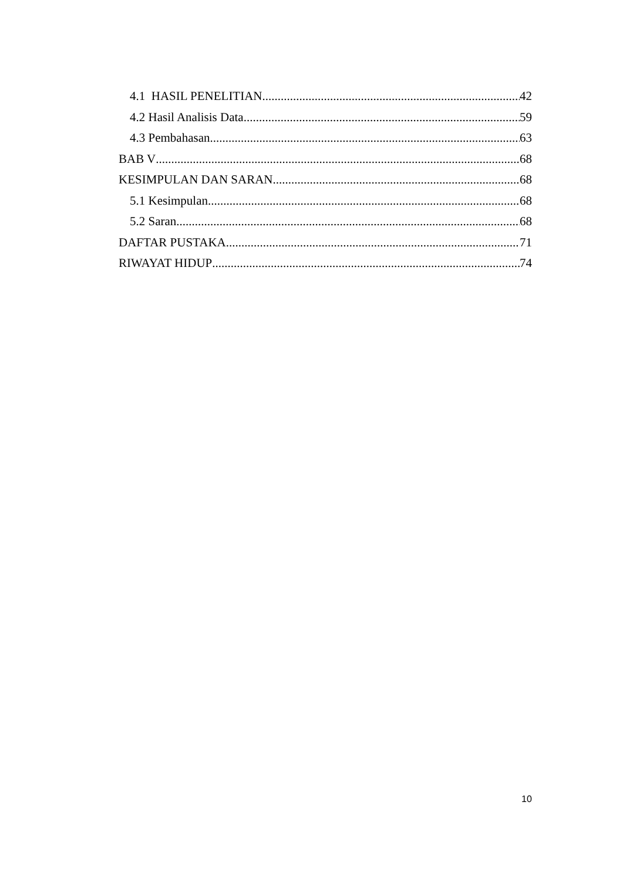4.1 HASIL PENELITIAN 42
4.2 Hasil Analisis Data 59
4.3 Pembahasan 63
BAB V 68
KESIMPULAN DAN SARAN 68
5.1 Kesimpulan 68
5.2 Saran 68
DAFTAR PUSTAKA 71
RIWAYAT HIDUP 74
10